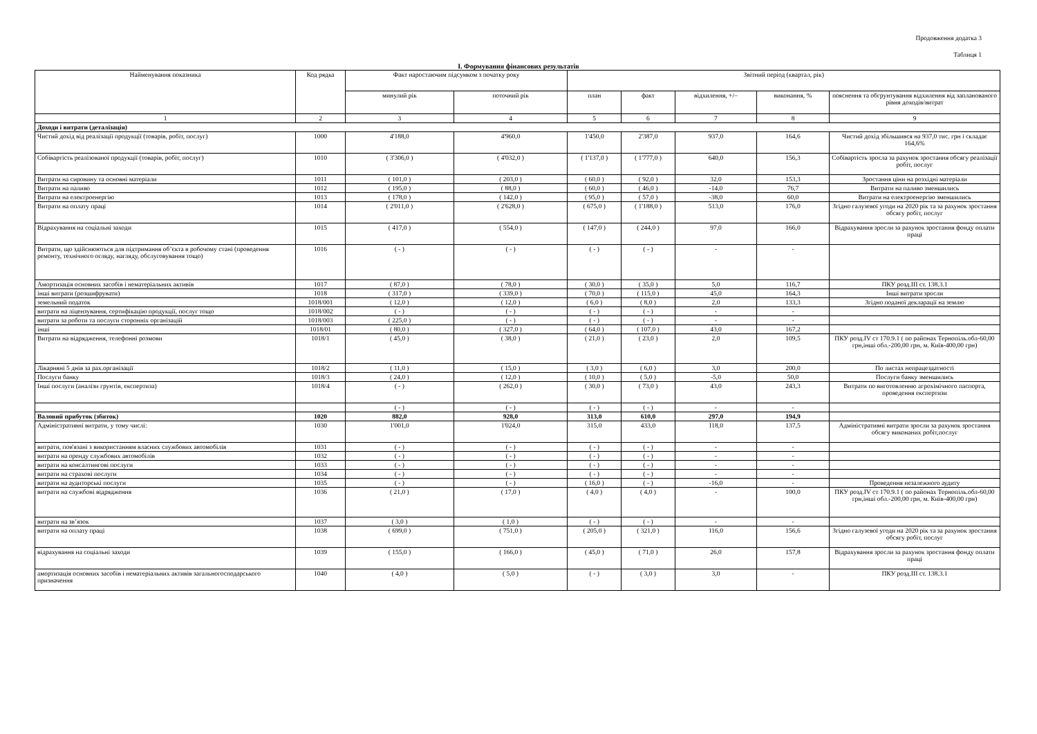Продовження додатка 3
Таблиця 1
I. Формування фінансових результатів
| Найменування показника | Код рядка | Факт наростаючим підсумком з початку року | | Звітний період (квартал, рік) | | | | |
| --- | --- | --- | --- | --- | --- | --- | --- | --- |
| | | минулий рік | поточний рік | план | факт | відхилення, +/– | виконання, % | пояснення та обгрунтування відхилення від запланованого рівня доходів/витрат |
| 1 | 2 | 3 | 4 | 5 | 6 | 7 | 8 | 9 |
| Доходи і витрати (деталізація) | | | | | | | | |
| Чистий дохід від реалізації продукції (товарів, робіт, послуг) | 1000 | 4'188,0 | 4'960,0 | 1'450,0 | 2'387,0 | 937,0 | 164,6 | Чистий дохід збільшився на 937,0 тис. грн і складає 164,6% |
| Собівартість реалізованої продукції (товарів, робіт, послуг) | 1010 | ( 3'306,0 ) | ( 4'032,0 ) | ( 1'137,0 ) | ( 1'777,0 ) | 640,0 | 156,3 | Собівартість зросла за рахунок зростання обсягу реалізації робіт, послуг |
| Витрати на сировину та основні матеріали | 1011 | ( 101,0 ) | ( 203,0 ) | ( 60,0 ) | ( 92,0 ) | 32,0 | 153,3 | Зростання ціни на розхідні матеріали |
| Витрати на паливо | 1012 | ( 195,0 ) | ( 88,0 ) | ( 60,0 ) | ( 46,0 ) | -14,0 | 76,7 | Витрати на паливо зменшились |
| Витрати на електроенергію | 1013 | ( 178,0 ) | ( 142,0 ) | ( 95,0 ) | ( 57,0 ) | -38,0 | 60,0 | Витрати на електроенергію зменшились |
| Витрати на оплату праці | 1014 | ( 2'011,0 ) | ( 2'628,0 ) | ( 675,0 ) | ( 1'188,0 ) | 513,0 | 176,0 | Згідно галузевої угоди на 2020 рік та за рахунок зростання обсягу робіт, послуг |
| Відрахування на соціальні заходи | 1015 | ( 417,0 ) | ( 554,0 ) | ( 147,0 ) | ( 244,0 ) | 97,0 | 166,0 | Відрахування зросли за рахунок зростання фонду оплати праці |
| Витрати, що здійснюються для підтримання об’єкта в робочому стані (проведення ремонту, технічного огляду, нагляду, обслуговування тощо) | 1016 | ( - ) | ( - ) | ( - ) | ( - ) | - | - | |
| Амортизація основних засобів і нематеріальних активів | 1017 | ( 87,0 ) | ( 78,0 ) | ( 30,0 ) | ( 35,0 ) | 5,0 | 116,7 | ПКУ розд.III ст. 138.3.1 |
| інші витрати (розшифрувати) | 1018 | ( 317,0 ) | ( 339,0 ) | ( 70,0 ) | ( 115,0 ) | 45,0 | 164,3 | Інші витрати зросли |
| земельний податок | 1018/001 | ( 12,0 ) | ( 12,0 ) | ( 6,0 ) | ( 8,0 ) | 2,0 | 133,3 | Згідно поданої декларації на землю |
| витрати на ліцензування, сертифікацію продукції, послуг тощо | 1018/002 | ( - ) | ( - ) | ( - ) | ( - ) | - | - | |
| витрати за роботи та послуги сторонніх організацій | 1018/003 | ( 225,0 ) | ( - ) | ( - ) | ( - ) | - | - | |
| інші | 1018/01 | ( 80,0 ) | ( 327,0 ) | ( 64,0 ) | ( 107,0 ) | 43,0 | 167,2 | |
| Витрати на відрядження, телефонні розмови | 1018/1 | ( 45,0 ) | ( 38,0 ) | ( 21,0 ) | ( 23,0 ) | 2,0 | 109,5 | ПКУ розд.IV ст 170.9.1 ( по районах Тернопіль.обл-60,00 грн,інші обл.-200,00 грн, м. Київ-400,00 грн) |
| Лікарняні 5 днів за рах.організації | 1018/2 | ( 11,0 ) | ( 15,0 ) | ( 3,0 ) | ( 6,0 ) | 3,0 | 200,0 | По листах непрацездатності |
| Послуги банку | 1018/3 | ( 24,0 ) | ( 12,0 ) | ( 10,0 ) | ( 5,0 ) | -5,0 | 50,0 | Послуги банку зменшились |
| Інші послуги (аналізи грунтів, експертиза) | 1018/4 | ( - ) | ( 262,0 ) | ( 30,0 ) | ( 73,0 ) | 43,0 | 243,3 | Витрати по виготовленню агрохімічного паспорта, проведення експертизи |
| | | ( - ) | ( - ) | ( - ) | ( - ) | - | - | |
| Валовий прибуток (збиток) | 1020 | 882,0 | 928,0 | 313,0 | 610,0 | 297,0 | 194,9 | |
| Адміністративні витрати, у тому числі: | 1030 | 1'001,0 | 1'024,0 | 315,0 | 433,0 | 118,0 | 137,5 | Адміністративні витрати зросли за рахунок зростання обсягу виконаних робіт,послуг |
| витрати, пов'язані з використанням власних службових автомобілів | 1031 | ( - ) | ( - ) | ( - ) | ( - ) | - | - | |
| витрати на оренду службових автомобілів | 1032 | ( - ) | ( - ) | ( - ) | ( - ) | - | - | |
| витрати на консалтингові послуги | 1033 | ( - ) | ( - ) | ( - ) | ( - ) | - | - | |
| витрати на страхові послуги | 1034 | ( - ) | ( - ) | ( - ) | ( - ) | - | - | |
| витрати на аудиторські послуги | 1035 | ( - ) | ( - ) | ( 16,0 ) | ( - ) | -16,0 | - | Проведення незалежного аудиту |
| витрати на службові відрядження | 1036 | ( 21,0 ) | ( 17,0 ) | ( 4,0 ) | ( 4,0 ) | - | 100,0 | ПКУ розд.IV ст 170.9.1 ( по районах Тернопіль.обл-60,00 грн,інші обл.-200,00 грн, м. Київ-400,00 грн) |
| витрати на зв’язок | 1037 | ( 3,0 ) | ( 1,0 ) | ( - ) | ( - ) | - | - | |
| витрати на оплату праці | 1038 | ( 699,0 ) | ( 751,0 ) | ( 205,0 ) | ( 321,0 ) | 116,0 | 156,6 | Згідно галузевої угоди на 2020 рік та за рахунок зростання обсягу робіт, послуг |
| відрахування на соціальні заходи | 1039 | ( 155,0 ) | ( 166,0 ) | ( 45,0 ) | ( 71,0 ) | 26,0 | 157,8 | Відрахування зросли за рахунок зростання фонду оплати праці |
| амортизація основних засобів і нематеріальних активів загальногосподарського призначення | 1040 | ( 4,0 ) | ( 5,0 ) | ( - ) | ( 3,0 ) | 3,0 | - | ПКУ розд.III ст. 138.3.1 |